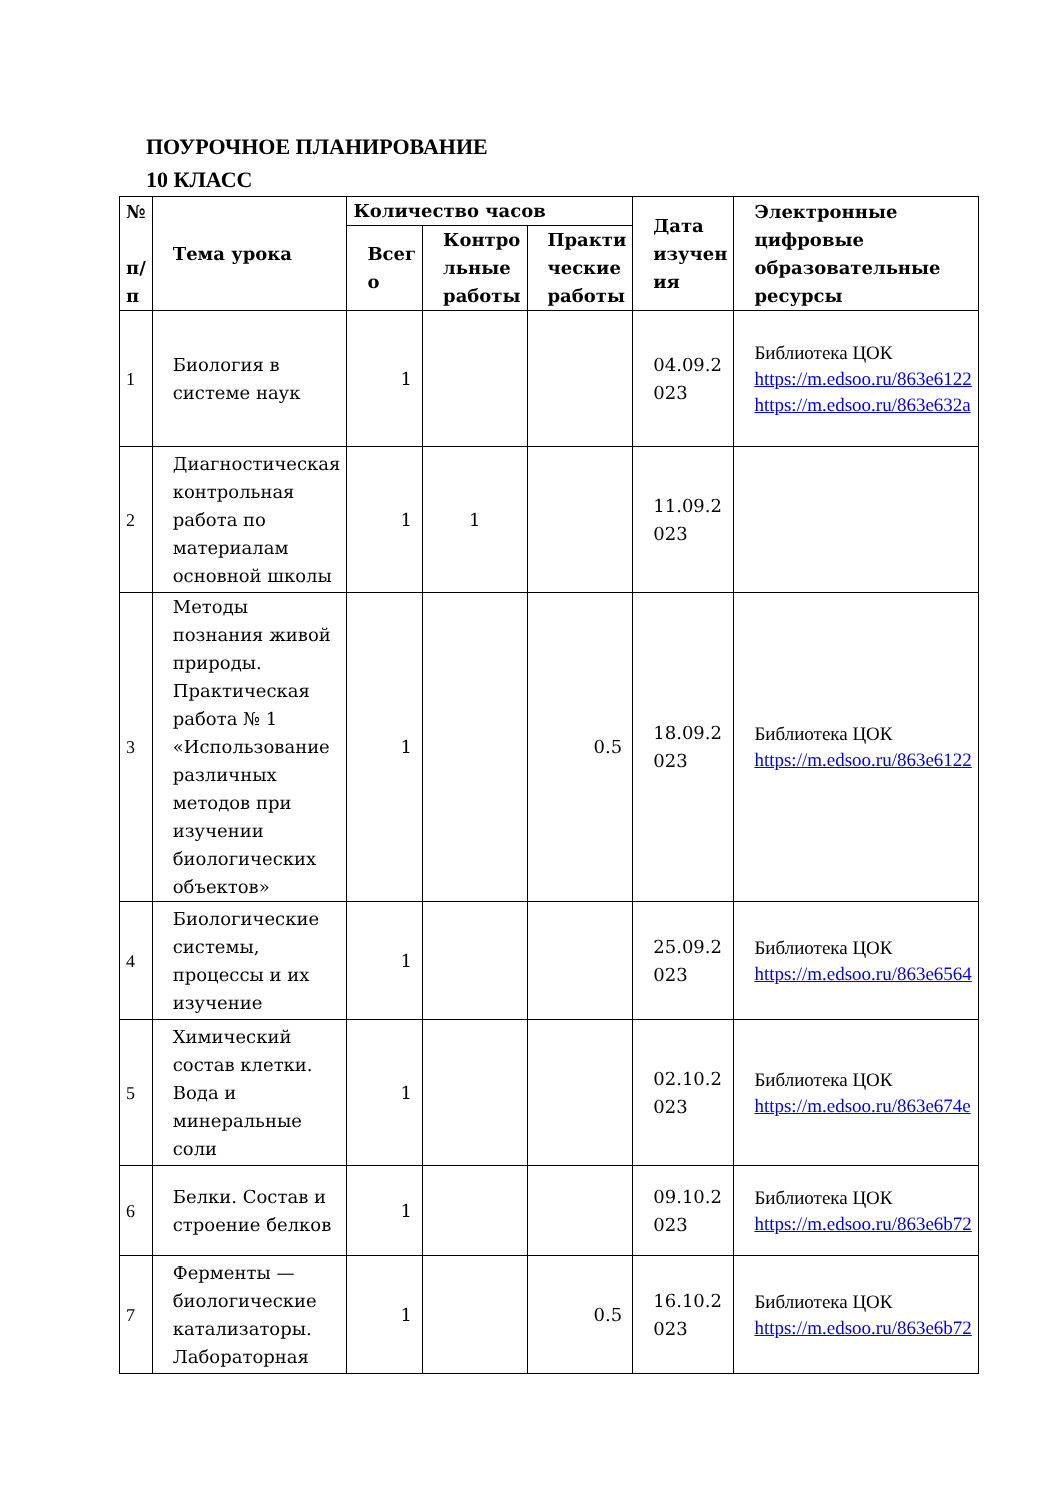ПОУРОЧНОЕ ПЛАНИРОВАНИЕ
10 КЛАСС
| № п/ п | Тема урока | Количество часов | | | Дата изучен ия | Электронные цифровые образовательные ресурсы |
| --- | --- | --- | --- | --- | --- | --- |
| | | Всег о | Контро льные работы | Практи ческие работы | | |
| 1 | Биология в системе наук | 1 | | | 04.09.2 023 | Библиотека ЦОК https://m.edsoo.ru/863e6122 https://m.edsoo.ru/863e632a |
| 2 | Диагностическая контрольная работа по материалам основной школы | 1 | 1 | | 11.09.2 023 | |
| 3 | Методы познания живой природы. Практическая работа № 1 «Использование различных методов при изучении биологических объектов» | 1 | | 0.5 | 18.09.2 023 | Библиотека ЦОК https://m.edsoo.ru/863e6122 |
| 4 | Биологические системы, процессы и их изучение | 1 | | | 25.09.2 023 | Библиотека ЦОК https://m.edsoo.ru/863e6564 |
| 5 | Химический состав клетки. Вода и минеральные соли | 1 | | | 02.10.2 023 | Библиотека ЦОК https://m.edsoo.ru/863e674e |
| 6 | Белки. Состав и строение белков | 1 | | | 09.10.2 023 | Библиотека ЦОК https://m.edsoo.ru/863e6b72 |
| 7 | Ферменты — биологические катализаторы. Лабораторная | 1 | | 0.5 | 16.10.2 023 | Библиотека ЦОК https://m.edsoo.ru/863e6b72 |